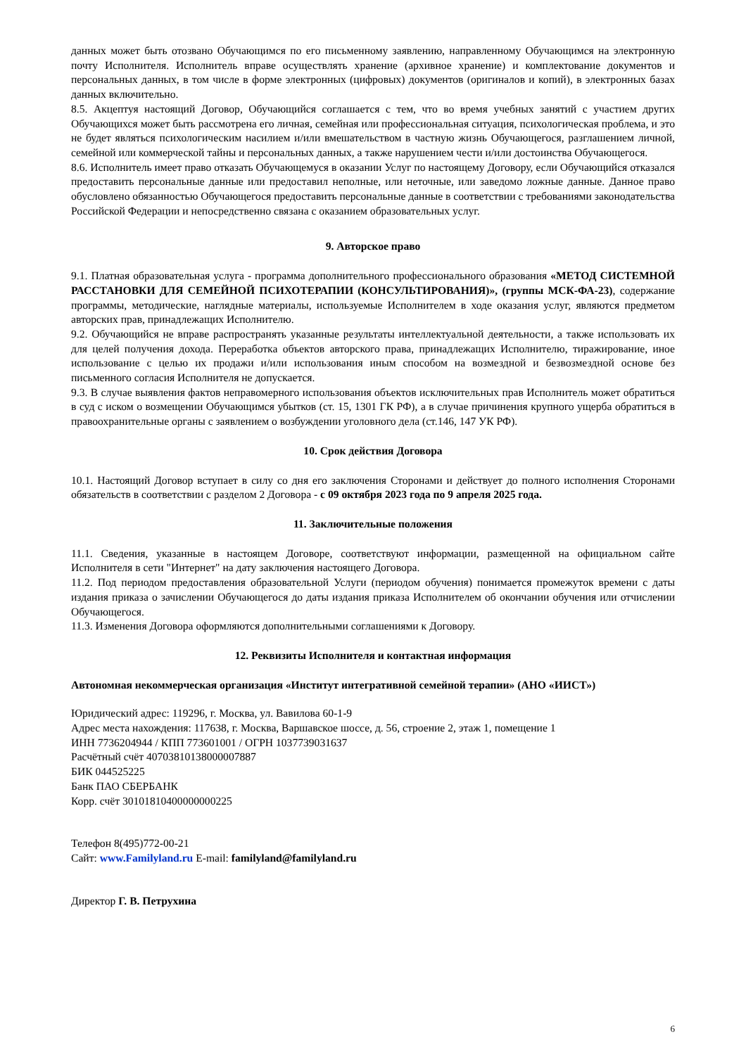данных может быть отозвано Обучающимся по его письменному заявлению, направленному Обучающимся на электронную почту Исполнителя. Исполнитель вправе осуществлять хранение (архивное хранение) и комплектование документов и персональных данных, в том числе в форме электронных (цифровых) документов (оригиналов и копий), в электронных базах данных включительно.
8.5. Акцептуя настоящий Договор, Обучающийся соглашается с тем, что во время учебных занятий с участием других Обучающихся может быть рассмотрена его личная, семейная или профессиональная ситуация, психологическая проблема, и это не будет являться психологическим насилием и/или вмешательством в частную жизнь Обучающегося, разглашением личной, семейной или коммерческой тайны и персональных данных, а также нарушением чести и/или достоинства Обучающегося.
8.6. Исполнитель имеет право отказать Обучающемуся в оказании Услуг по настоящему Договору, если Обучающийся отказался предоставить персональные данные или предоставил неполные, или неточные, или заведомо ложные данные. Данное право обусловлено обязанностью Обучающегося предоставить персональные данные в соответствии с требованиями законодательства Российской Федерации и непосредственно связана с оказанием образовательных услуг.
9. Авторское право
9.1. Платная образовательная услуга - программа дополнительного профессионального образования «МЕТОД СИСТЕМНОЙ РАССТАНОВКИ ДЛЯ СЕМЕЙНОЙ ПСИХОТЕРАПИИ (КОНСУЛЬТИРОВАНИЯ)», (группы МСК-ФА-23), содержание программы, методические, наглядные материалы, используемые Исполнителем в ходе оказания услуг, являются предметом авторских прав, принадлежащих Исполнителю.
9.2. Обучающийся не вправе распространять указанные результаты интеллектуальной деятельности, а также использовать их для целей получения дохода. Переработка объектов авторского права, принадлежащих Исполнителю, тиражирование, иное использование с целью их продажи и/или использования иным способом на возмездной и безвозмездной основе без письменного согласия Исполнителя не допускается.
9.3. В случае выявления фактов неправомерного использования объектов исключительных прав Исполнитель может обратиться в суд с иском о возмещении Обучающимся убытков (ст. 15, 1301 ГК РФ), а в случае причинения крупного ущерба обратиться в правоохранительные органы с заявлением о возбуждении уголовного дела (ст.146, 147 УК РФ).
10. Срок действия Договора
10.1. Настоящий Договор вступает в силу со дня его заключения Сторонами и действует до полного исполнения Сторонами обязательств в соответствии с разделом 2 Договора - с 09 октября 2023 года по 9 апреля 2025 года.
11. Заключительные положения
11.1. Сведения, указанные в настоящем Договоре, соответствуют информации, размещенной на официальном сайте Исполнителя в сети "Интернет" на дату заключения настоящего Договора.
11.2. Под периодом предоставления образовательной Услуги (периодом обучения) понимается промежуток времени с даты издания приказа о зачислении Обучающегося до даты издания приказа Исполнителем об окончании обучения или отчислении Обучающегося.
11.3. Изменения Договора оформляются дополнительными соглашениями к Договору.
12. Реквизиты Исполнителя и контактная информация
Автономная некоммерческая организация «Институт интегративной семейной терапии» (АНО «ИИСТ»)
Юридический адрес: 119296, г. Москва, ул. Вавилова 60-1-9
Адрес места нахождения: 117638, г. Москва, Варшавское шоссе, д. 56, строение 2, этаж 1, помещение 1
ИНН 7736204944 / КПП 773601001 / ОГРН 1037739031637
Расчётный счёт 40703810138000007887
БИК 044525225
Банк ПАО СБЕРБАНК
Корр. счёт 30101810400000000225
Телефон 8(495)772-00-21
Сайт: www.Familyland.ru E-mail: familyland@familyland.ru
Директор Г. В. Петрухина
6